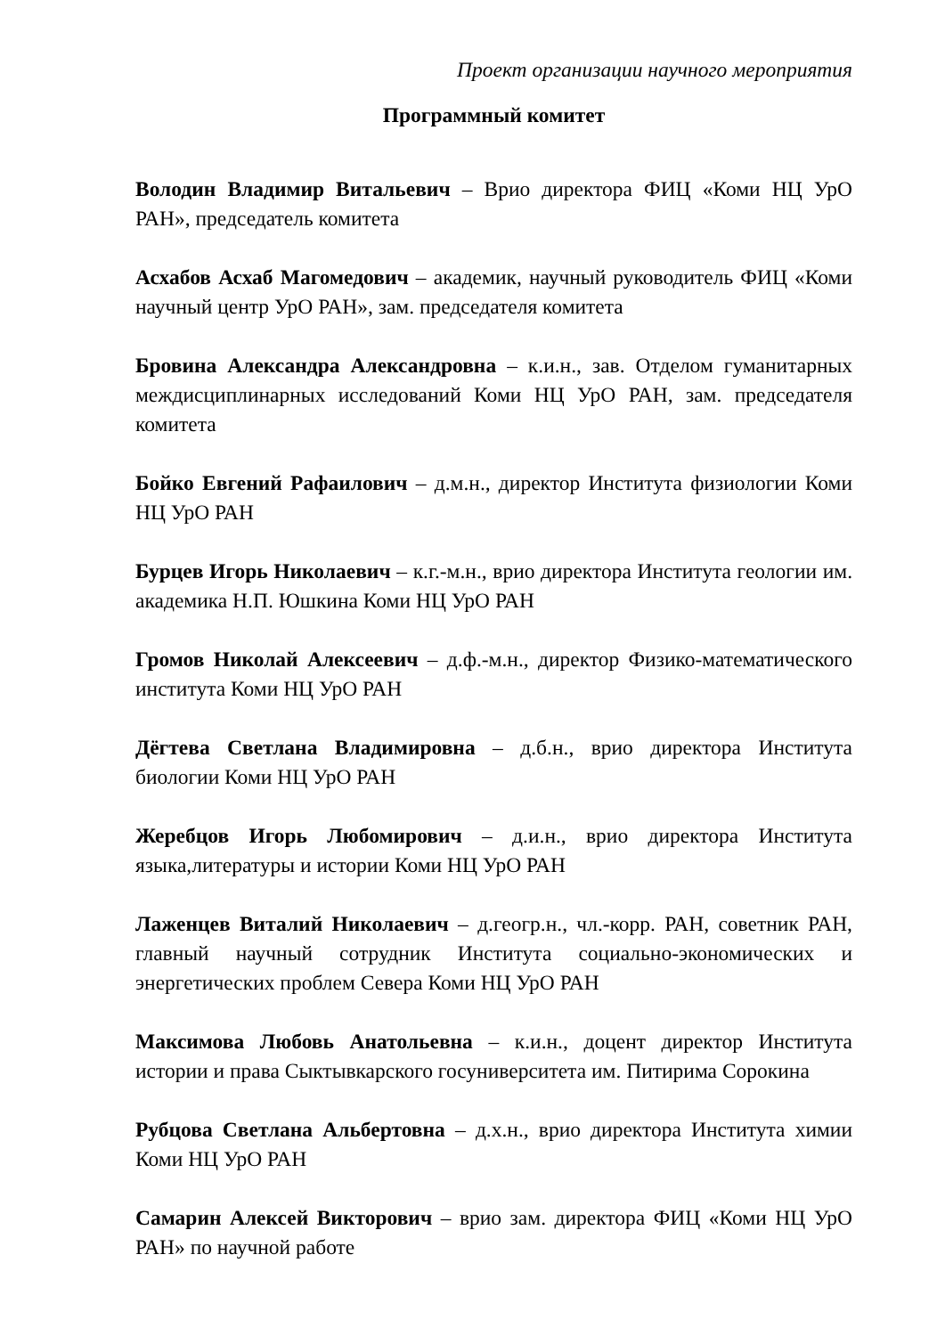Проект организации научного мероприятия
Программный комитет
Володин Владимир Витальевич – Врио директора ФИЦ «Коми НЦ УрО РАН», председатель комитета
Асхабов Асхаб Магомедович – академик, научный руководитель ФИЦ «Коми научный центр УрО РАН», зам. председателя комитета
Бровина Александра Александровна – к.и.н., зав. Отделом гуманитарных междисциплинарных исследований Коми НЦ УрО РАН, зам. председателя комитета
Бойко Евгений Рафаилович – д.м.н., директор Института физиологии Коми НЦ УрО РАН
Бурцев Игорь Николаевич – к.г.-м.н., врио директора Института геологии им. академика Н.П. Юшкина Коми НЦ УрО РАН
Громов Николай Алексеевич – д.ф.-м.н., директор Физико-математического института Коми НЦ УрО РАН
Дёгтева Светлана Владимировна – д.б.н., врио директора Института биологии Коми НЦ УрО РАН
Жеребцов Игорь Любомирович – д.и.н., врио директора Института языка,литературы и истории Коми НЦ УрО РАН
Лаженцев Виталий Николаевич – д.геогр.н., чл.-корр. РАН, советник РАН, главный научный сотрудник Института социально-экономических и энергетических проблем Севера Коми НЦ УрО РАН
Максимова Любовь Анатольевна – к.и.н., доцент директор Института истории и права Сыктывкарского госуниверситета им. Питирима Сорокина
Рубцова Светлана Альбертовна – д.х.н., врио директора Института химии Коми НЦ УрО РАН
Самарин Алексей Викторович – врио зам. директора ФИЦ «Коми НЦ УрО РАН» по научной работе